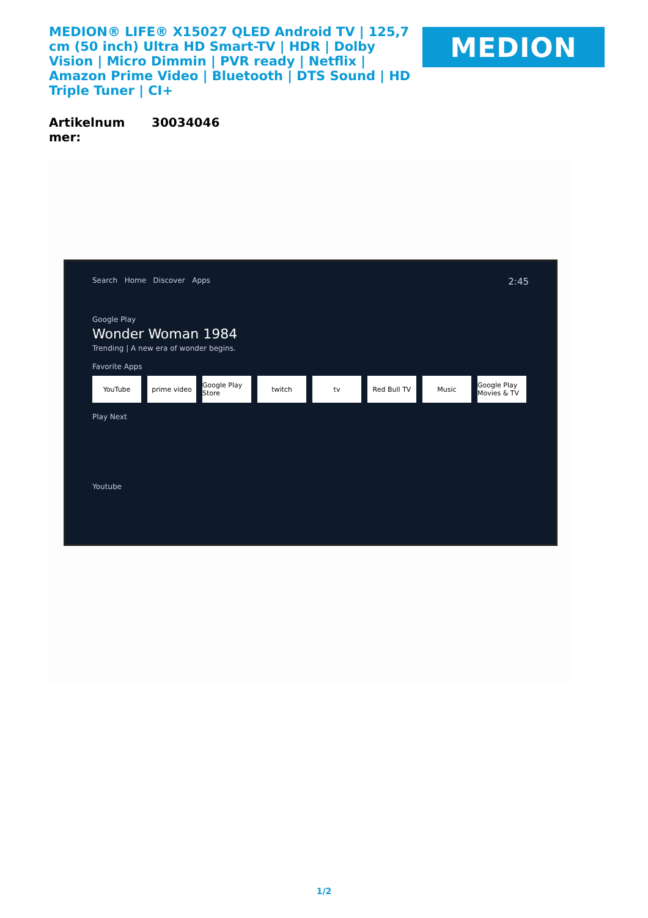MEDION® LIFE® X15027 QLED Android TV | 125,7 cm (50 inch) Ultra HD Smart-TV | HDR | Dolby Vision | Micro Dimmin | PVR ready | Netflix | Amazon Prime Video | Bluetooth | DTS Sound | HD Triple Tuner | CI+
MEDION
| Artikelnum mer: | 30034046 |
Search Home Discover Apps 2:45
Google Play
Wonder Woman 1984
Trending | A new era of wonder begins.
Favorite Apps
YouTube prime video Google Play Store twitch tv Red Bull TV Music Google Play Movies & TV
Play Next
Youtube
1/2